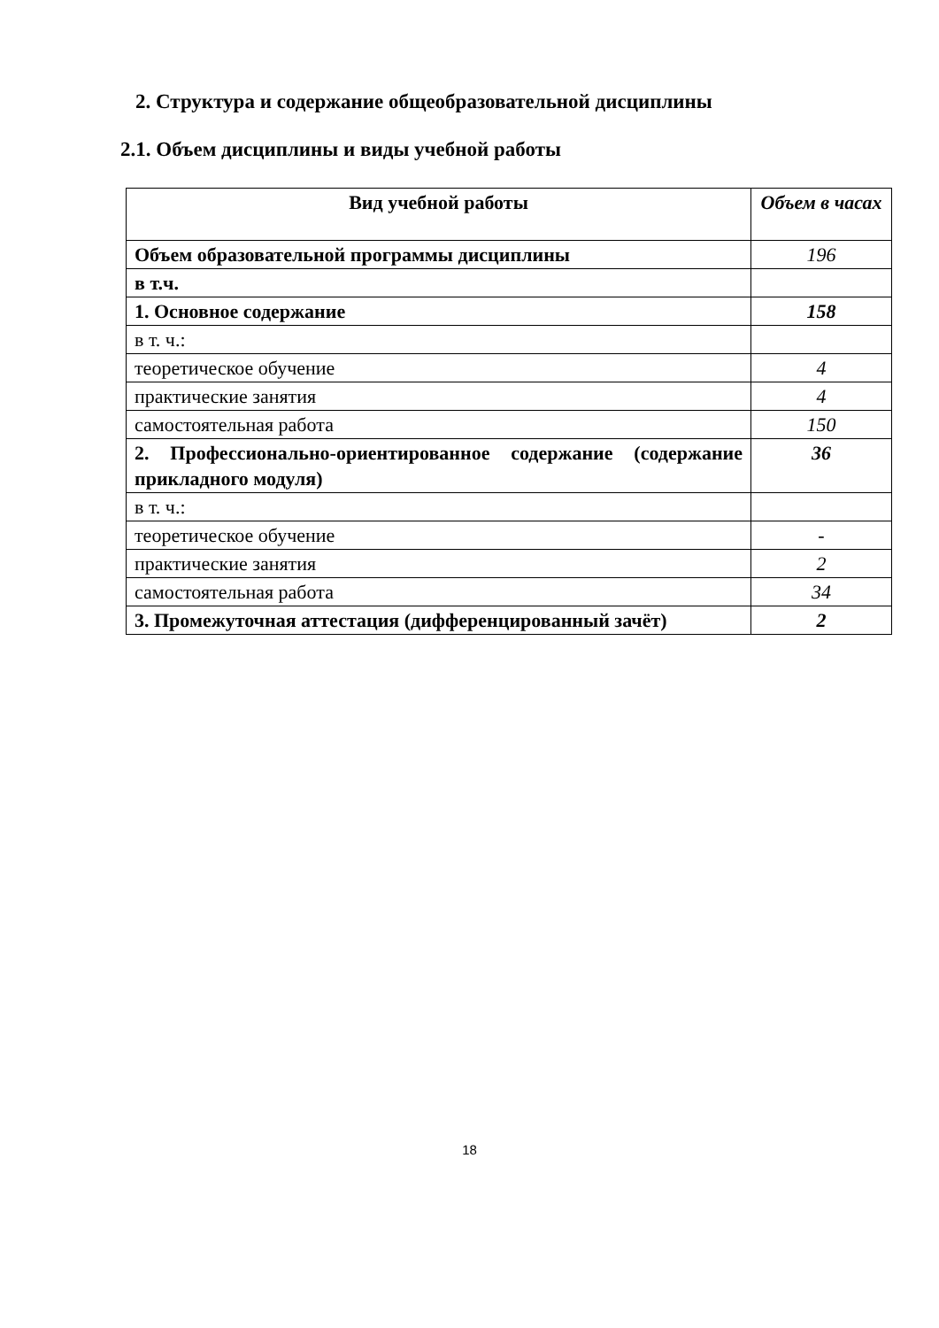2. Структура и содержание общеобразовательной дисциплины
2.1. Объем дисциплины и виды учебной работы
| Вид учебной работы | Объем в часах |
| --- | --- |
| Объем образовательной программы дисциплины | 196 |
| в т.ч. | |
| 1. Основное содержание | 158 |
| в т. ч.: | |
| теоретическое обучение | 4 |
| практические занятия | 4 |
| самостоятельная работа | 150 |
| 2. Профессионально-ориентированное содержание (содержание прикладного модуля) | 36 |
| в т. ч.: | |
| теоретическое обучение | - |
| практические занятия | 2 |
| самостоятельная работа | 34 |
| 3. Промежуточная аттестация (дифференцированный зачёт) | 2 |
18